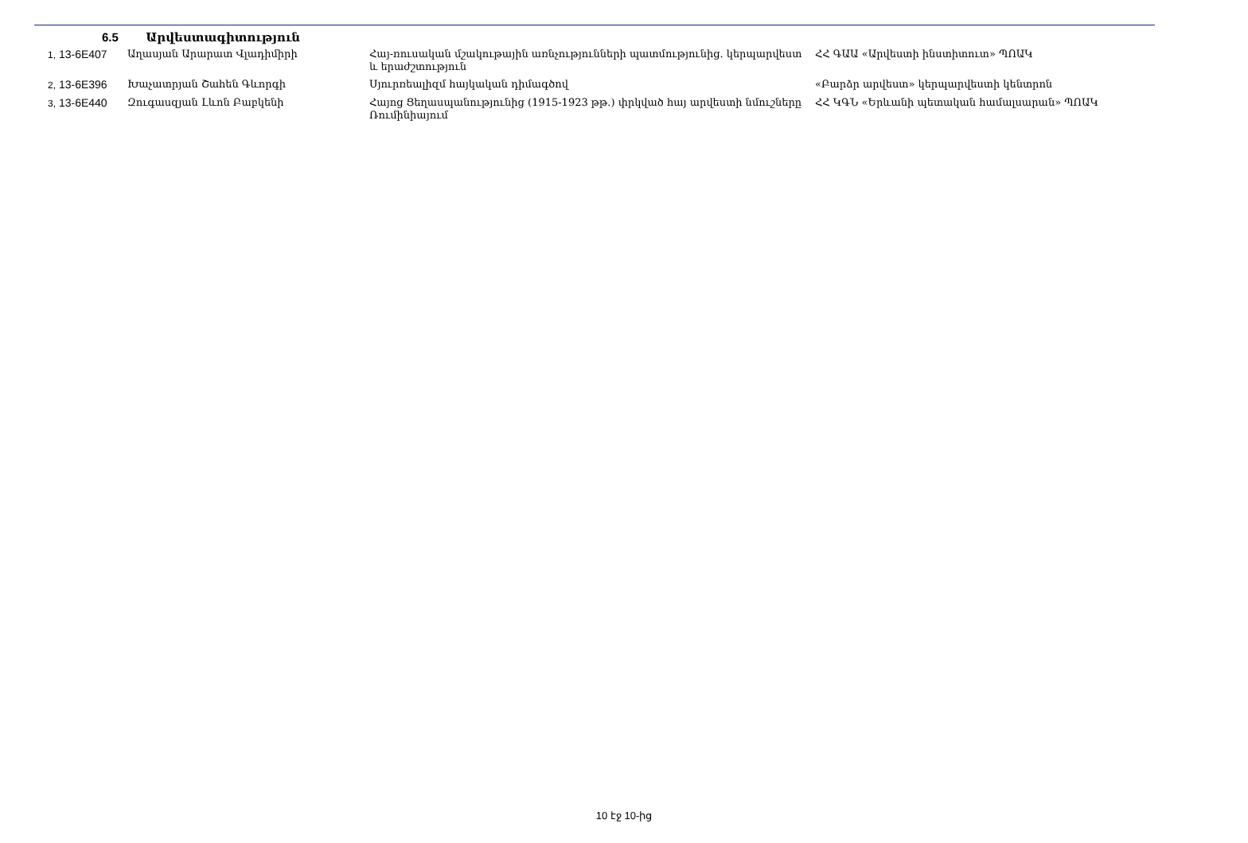6.5 Արվեստագիտություն
| 1, 13-6E407 | Աղասյան Արարատ Վլադիմիրի | Հայ-ռուսական մշակութային առնչությունների պատմությունից. կերպարվեստ և երաժշտություն | ՀՀ ԳԱԱ «Արվեստի ինստիտուտ» ՊՈԱԿ |
| 2, 13-6E396 | Խաչատրյան Շահեն Գևորգի | Սյուրռեալիզմ հայկական դիմագծով | «Բարձր արվեստ» կերպարվեստի կենտրոն |
| 3, 13-6E440 | Զուգասզյան Լևոն Բաբկենի | Հայոց Ցեղասպանությունից (1915-1923 թթ.) փրկված հայ արվեստի նմուշները Ռումինիայում | ՀՀ ԿԳՆ «Երևանի պետական համալսարան» ՊՈԱԿ |
10 էջ 10-ից